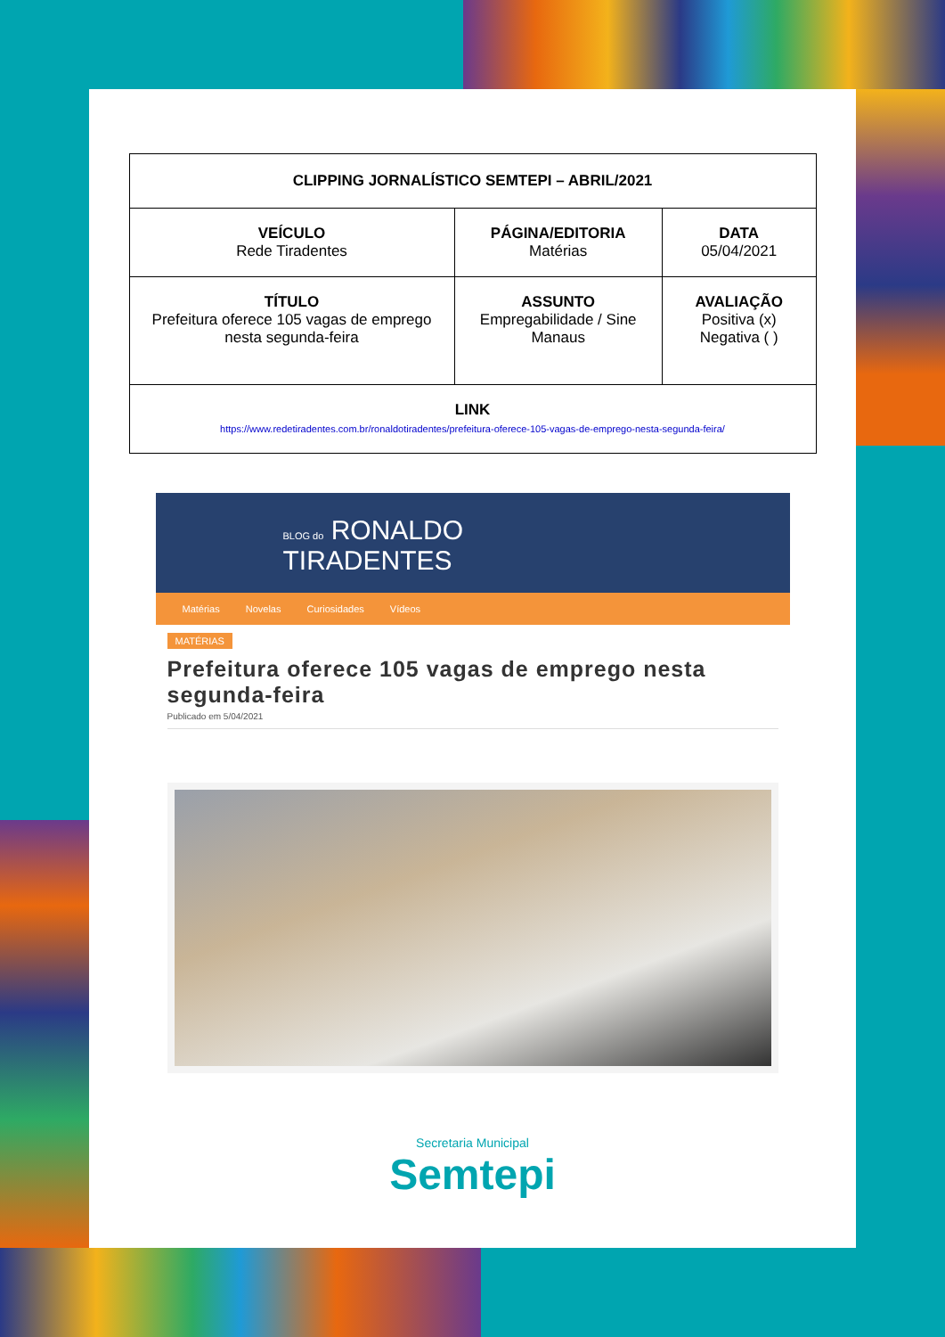| CLIPPING JORNALÍSTICO SEMTEPI – ABRIL/2021 | | |
| --- | --- | --- |
| VEÍCULO Rede Tiradentes | PÁGINA/EDITORIA Matérias | DATA 05/04/2021 |
| TÍTULO Prefeitura oferece 105 vagas de emprego nesta segunda-feira | ASSUNTO Empregabilidade / Sine Manaus | AVALIAÇÃO Positiva (x) Negativa ( ) |
| LINK https://www.redetiradentes.com.br/ronaldotiradentes/prefeitura-oferece-105-vagas-de-emprego-nesta-segunda-feira/ | | |
BLOG do RONALDO
TIRADENTES
Matérias Novelas Curiosidades Vídeos
MATÉRIAS
Prefeitura oferece 105 vagas de emprego nesta segunda-feira
Publicado em 5/04/2021
Secretaria Municipal
Semtepi